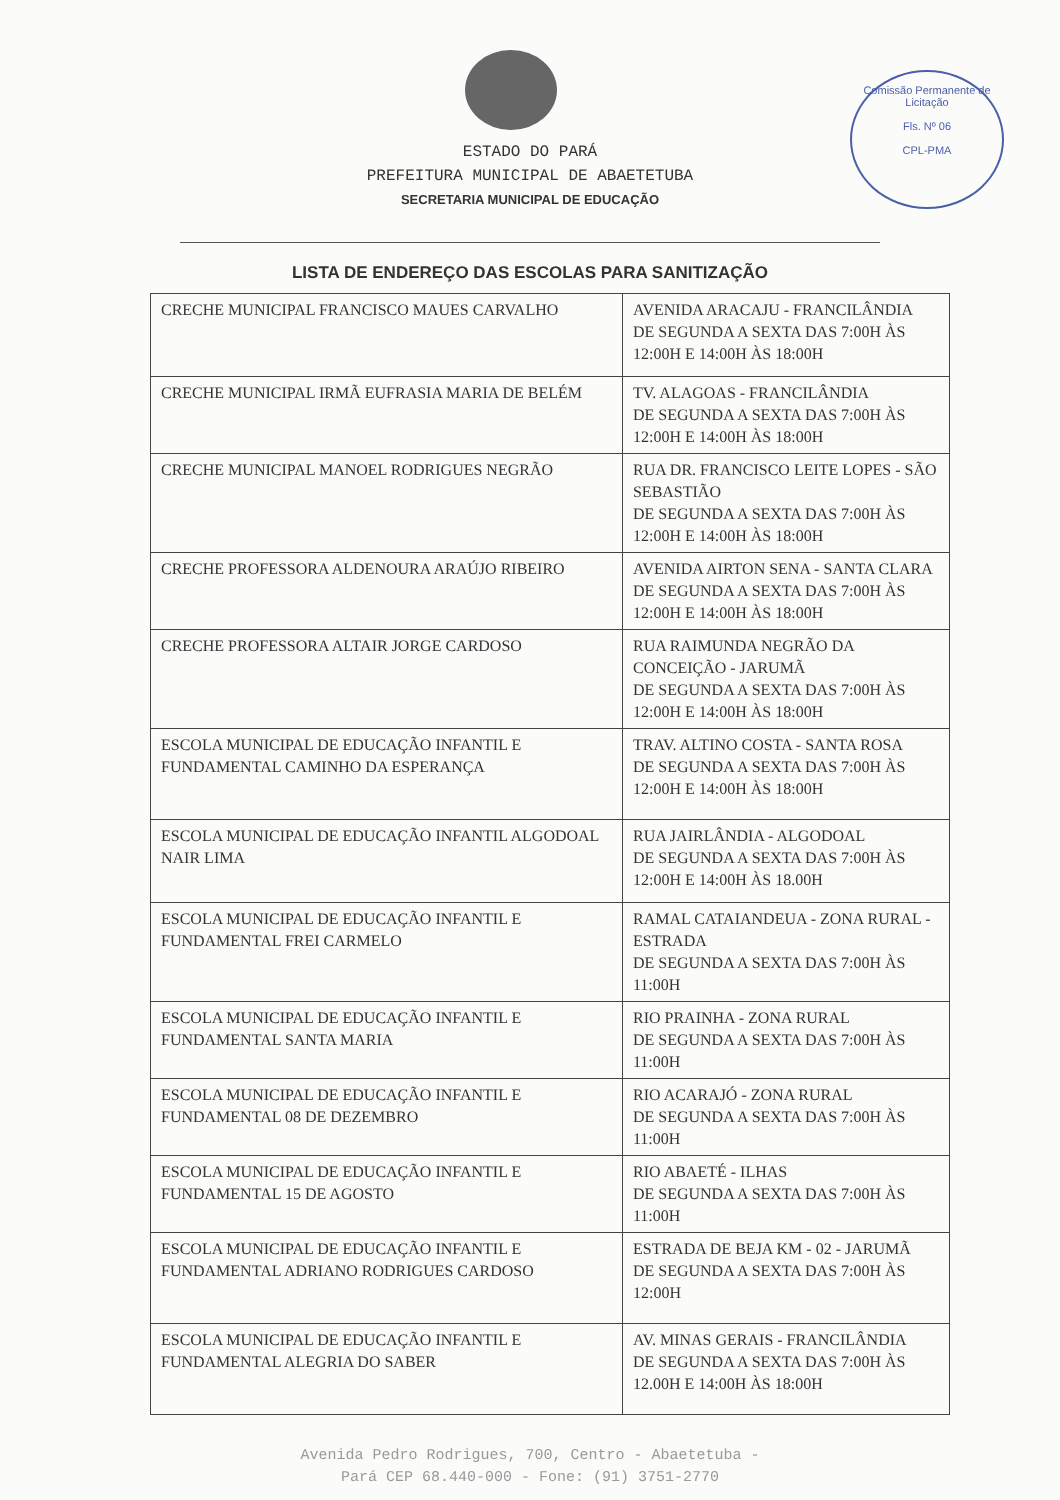Comissão Permanente de Licitação
Fls. Nº 06
CPL-PMA
ESTADO DO PARÁ
PREFEITURA MUNICIPAL DE ABAETETUBA
SECRETARIA MUNICIPAL DE EDUCAÇÃO
LISTA DE ENDEREÇO DAS ESCOLAS PARA SANITIZAÇÃO
| CRECHE MUNICIPAL FRANCISCO MAUES CARVALHO | AVENIDA ARACAJU - FRANCILÂNDIA DE SEGUNDA A SEXTA DAS 7:00H ÀS 12:00H E 14:00H ÀS 18:00H |
| CRECHE MUNICIPAL IRMÃ EUFRASIA MARIA DE BELÉM | TV. ALAGOAS - FRANCILÂNDIA DE SEGUNDA A SEXTA DAS 7:00H ÀS 12:00H E 14:00H ÀS 18:00H |
| CRECHE MUNICIPAL MANOEL RODRIGUES NEGRÃO | RUA DR. FRANCISCO LEITE LOPES - SÃO SEBASTIÃO DE SEGUNDA A SEXTA DAS 7:00H ÀS 12:00H E 14:00H ÀS 18:00H |
| CRECHE PROFESSORA ALDENOURA ARAÚJO RIBEIRO | AVENIDA AIRTON SENA - SANTA CLARA DE SEGUNDA A SEXTA DAS 7:00H ÀS 12:00H E 14:00H ÀS 18:00H |
| CRECHE PROFESSORA ALTAIR JORGE CARDOSO | RUA RAIMUNDA NEGRÃO DA CONCEIÇÃO - JARUMÃ DE SEGUNDA A SEXTA DAS 7:00H ÀS 12:00H E 14:00H ÀS 18:00H |
| ESCOLA MUNICIPAL DE EDUCAÇÃO INFANTIL E FUNDAMENTAL CAMINHO DA ESPERANÇA | TRAV. ALTINO COSTA - SANTA ROSA DE SEGUNDA A SEXTA DAS 7:00H ÀS 12:00H E 14:00H ÀS 18:00H |
| ESCOLA MUNICIPAL DE EDUCAÇÃO INFANTIL ALGODOAL NAIR LIMA | RUA JAIRLÂNDIA - ALGODOAL DE SEGUNDA A SEXTA DAS 7:00H ÀS 12:00H E 14:00H ÀS 18.00H |
| ESCOLA MUNICIPAL DE EDUCAÇÃO INFANTIL E FUNDAMENTAL FREI CARMELO | RAMAL CATAIANDEUA - ZONA RURAL - ESTRADA DE SEGUNDA A SEXTA DAS 7:00H ÀS 11:00H |
| ESCOLA MUNICIPAL DE EDUCAÇÃO INFANTIL E FUNDAMENTAL SANTA MARIA | RIO PRAINHA - ZONA RURAL DE SEGUNDA A SEXTA DAS 7:00H ÀS 11:00H |
| ESCOLA MUNICIPAL DE EDUCAÇÃO INFANTIL E FUNDAMENTAL 08 DE DEZEMBRO | RIO ACARAJÓ - ZONA RURAL DE SEGUNDA A SEXTA DAS 7:00H ÀS 11:00H |
| ESCOLA MUNICIPAL DE EDUCAÇÃO INFANTIL E FUNDAMENTAL 15 DE AGOSTO | RIO ABAETÉ - ILHAS DE SEGUNDA A SEXTA DAS 7:00H ÀS 11:00H |
| ESCOLA MUNICIPAL DE EDUCAÇÃO INFANTIL E FUNDAMENTAL ADRIANO RODRIGUES CARDOSO | ESTRADA DE BEJA KM - 02 - JARUMÃ DE SEGUNDA A SEXTA DAS 7:00H ÀS 12:00H |
| ESCOLA MUNICIPAL DE EDUCAÇÃO INFANTIL E FUNDAMENTAL ALEGRIA DO SABER | AV. MINAS GERAIS - FRANCILÂNDIA DE SEGUNDA A SEXTA DAS 7:00H ÀS 12.00H E 14:00H ÀS 18:00H |
Avenida Pedro Rodrigues, 700, Centro - Abaetetuba -
Pará CEP 68.440-000 - Fone: (91) 3751-2770